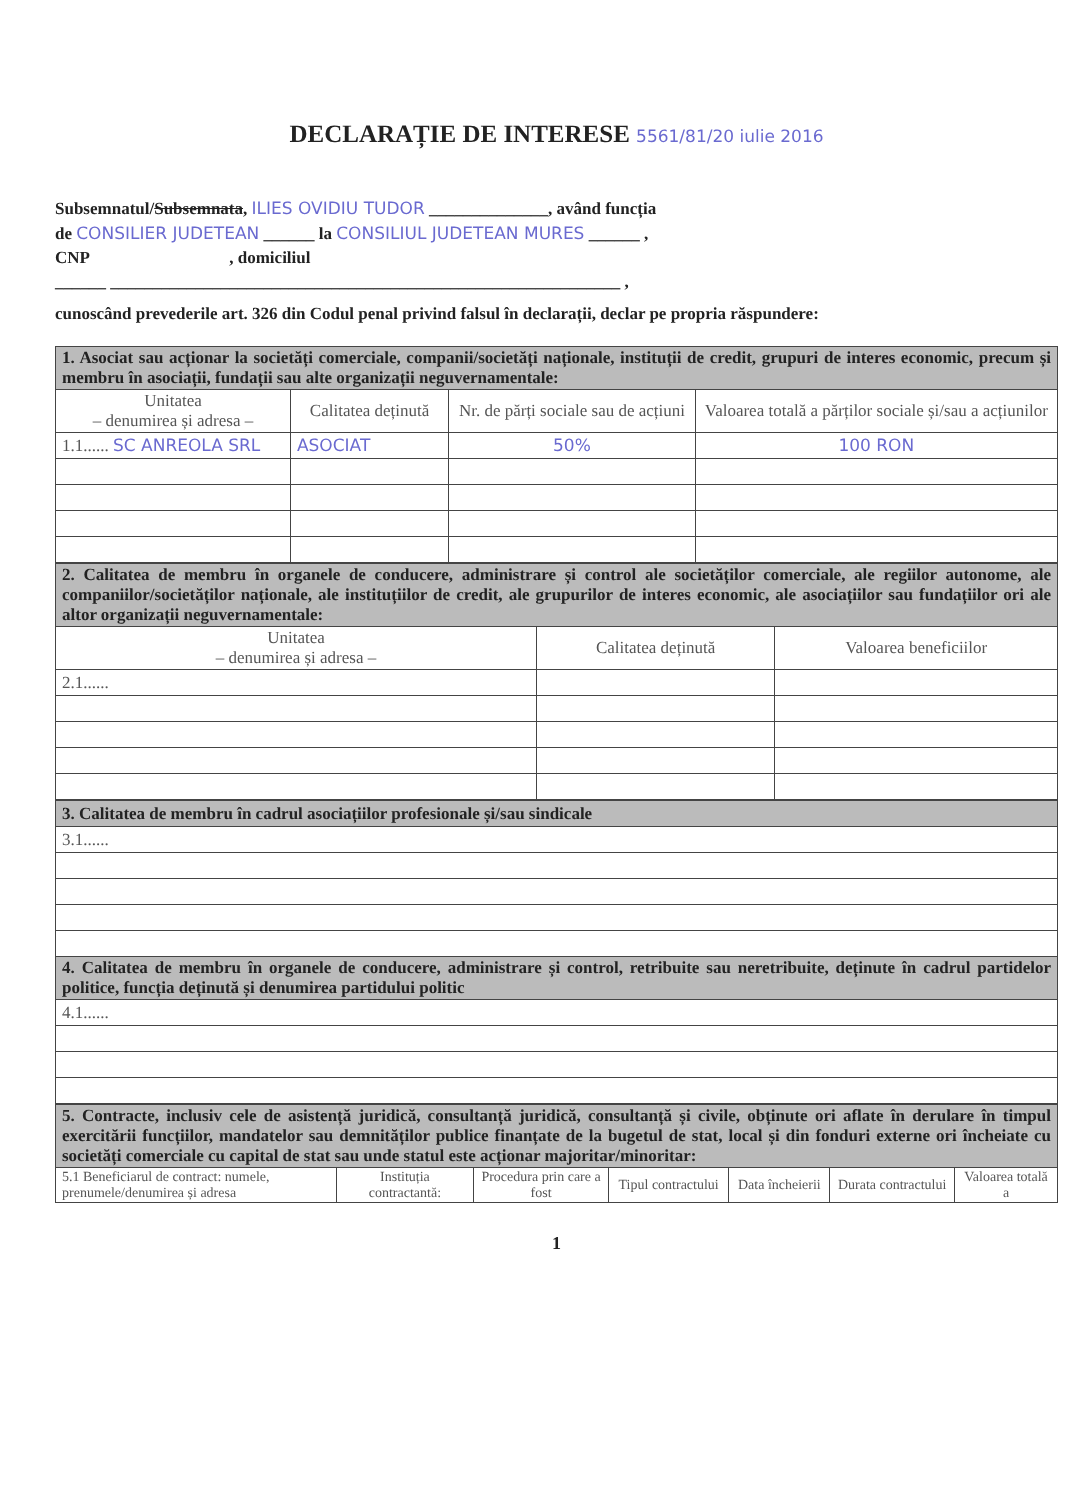DECLARAȚIE DE INTERESE 5561/81/20 iulie 2016
Subsemnatul/Subsemnata, ILIES OVIDIU TUDOR ______________, având funcția
de CONSILIER JUDETEAN ______ la CONSILIUL JUDETEAN MURES ______ ,
CNP , domiciliul
______ ____________________________________________________________ ,
cunoscând prevederile art. 326 din Codul penal privind falsul în declarații, declar pe propria răspundere:
| 1. Asociat sau acționar la societăți comerciale, companii/societăți naționale, instituții de credit, grupuri de interes economic, precum și membru în asociații, fundații sau alte organizații neguvernamentale: | | | |
| Unitatea – denumirea și adresa – | Calitatea deținută | Nr. de părți sociale sau de acțiuni | Valoarea totală a părților sociale și/sau a acțiunilor |
| 1.1...... SC ANREOLA SRL | ASOCIAT | 50% | 100 RON |
| 2. Calitatea de membru în organele de conducere, administrare și control ale societăților comerciale, ale regiilor autonome, ale companiilor/societăților naționale, ale instituțiilor de credit, ale grupurilor de interes economic, ale asociațiilor sau fundațiilor ori ale altor organizații neguvernamentale: | | |
| Unitatea – denumirea și adresa – | Calitatea deținută | Valoarea beneficiilor |
| 2.1...... | | |
| 3. Calitatea de membru în cadrul asociațiilor profesionale și/sau sindicale |
| 3.1...... |
| 4. Calitatea de membru în organele de conducere, administrare și control, retribuite sau neretribuite, deținute în cadrul partidelor politice, funcția deținută și denumirea partidului politic |
| 4.1...... |
| 5. Contracte, inclusiv cele de asistență juridică, consultanță juridică, consultanță și civile, obținute ori aflate în derulare în timpul exercitării funcțiilor, mandatelor sau demnităților publice finanțate de la bugetul de stat, local și din fonduri externe ori încheiate cu societăți comerciale cu capital de stat sau unde statul este acționar majoritar/minoritar: | | | | | | |
| 5.1 Beneficiarul de contract: numele, prenumele/denumirea și adresa | Instituția contractantă: | Procedura prin care a fost | Tipul contractului | Data încheierii | Durata contractului | Valoarea totală a |
1